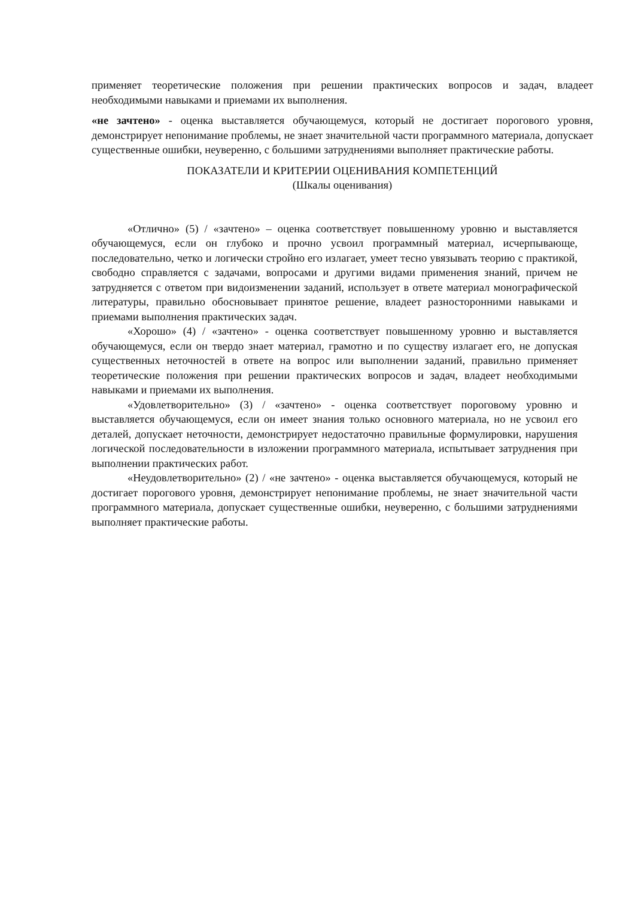применяет теоретические положения при решении практических вопросов и задач, владеет необходимыми навыками и приемами их выполнения.
«не зачтено» - оценка выставляется обучающемуся, который не достигает порогового уровня, демонстрирует непонимание проблемы, не знает значительной части программного материала, допускает существенные ошибки, неуверенно, с большими затруднениями выполняет практические работы.
ПОКАЗАТЕЛИ И КРИТЕРИИ ОЦЕНИВАНИЯ КОМПЕТЕНЦИЙ
(Шкалы оценивания)
«Отлично» (5) / «зачтено» – оценка соответствует повышенному уровню и выставляется обучающемуся, если он глубоко и прочно усвоил программный материал, исчерпывающе, последовательно, четко и логически стройно его излагает, умеет тесно увязывать теорию с практикой, свободно справляется с задачами, вопросами и другими видами применения знаний, причем не затрудняется с ответом при видоизменении заданий, использует в ответе материал монографической литературы, правильно обосновывает принятое решение, владеет разносторонними навыками и приемами выполнения практических задач.
«Хорошо» (4) / «зачтено» - оценка соответствует повышенному уровню и выставляется обучающемуся, если он твердо знает материал, грамотно и по существу излагает его, не допуская существенных неточностей в ответе на вопрос или выполнении заданий, правильно применяет теоретические положения при решении практических вопросов и задач, владеет необходимыми навыками и приемами их выполнения.
«Удовлетворительно» (3) / «зачтено» - оценка соответствует пороговому уровню и выставляется обучающемуся, если он имеет знания только основного материала, но не усвоил его деталей, допускает неточности, демонстрирует недостаточно правильные формулировки, нарушения логической последовательности в изложении программного материала, испытывает затруднения при выполнении практических работ.
«Неудовлетворительно» (2) / «не зачтено» - оценка выставляется обучающемуся, который не достигает порогового уровня, демонстрирует непонимание проблемы, не знает значительной части программного материала, допускает существенные ошибки, неуверенно, с большими затруднениями выполняет практические работы.